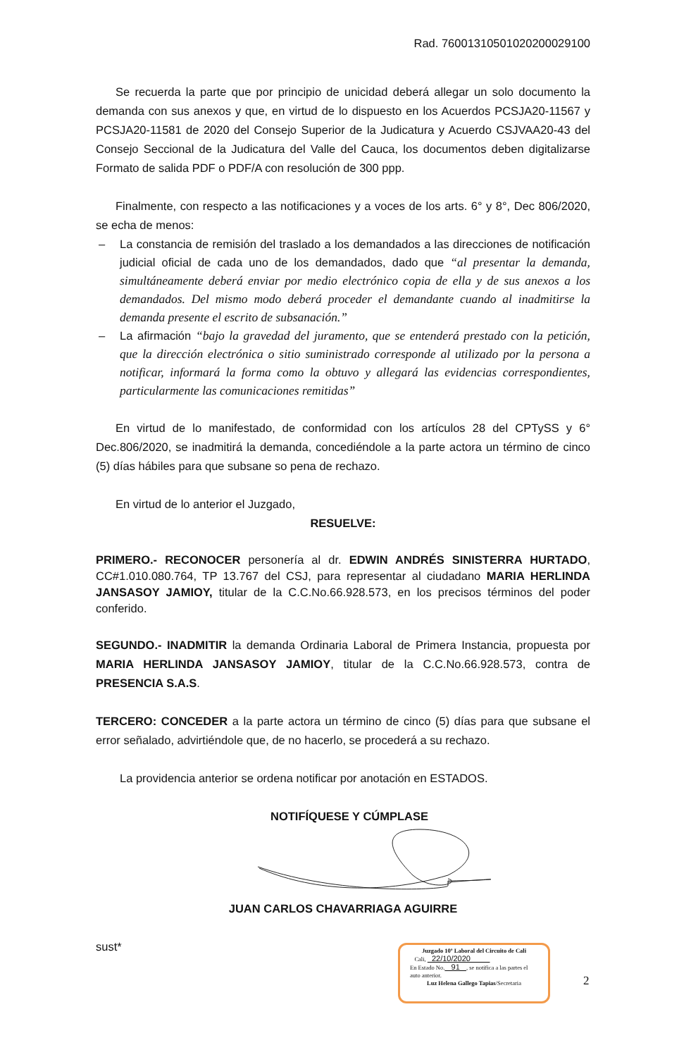Rad. 76001310501020200029100
Se recuerda la parte que por principio de unicidad deberá allegar un solo documento la demanda con sus anexos y que, en virtud de lo dispuesto en los Acuerdos PCSJA20-11567 y PCSJA20-11581 de 2020 del Consejo Superior de la Judicatura y Acuerdo CSJVAA20-43 del Consejo Seccional de la Judicatura del Valle del Cauca, los documentos deben digitalizarse Formato de salida PDF o PDF/A con resolución de 300 ppp.
Finalmente, con respecto a las notificaciones y a voces de los arts. 6° y 8°, Dec 806/2020, se echa de menos:
– La constancia de remisión del traslado a los demandados a las direcciones de notificación judicial oficial de cada uno de los demandados, dado que “al presentar la demanda, simultáneamente deberá enviar por medio electrónico copia de ella y de sus anexos a los demandados. Del mismo modo deberá proceder el demandante cuando al inadmitirse la demanda presente el escrito de subsanación.”
– La afirmación “bajo la gravedad del juramento, que se entenderá prestado con la petición, que la dirección electrónica o sitio suministrado corresponde al utilizado por la persona a notificar, informará la forma como la obtuvo y allegará las evidencias correspondientes, particularmente las comunicaciones remitidas”
En virtud de lo manifestado, de conformidad con los artículos 28 del CPTySS y 6° Dec.806/2020, se inadmitirá la demanda, concediéndole a la parte actora un término de cinco (5) días hábiles para que subsane so pena de rechazo.
En virtud de lo anterior el Juzgado,
RESUELVE:
PRIMERO.- RECONOCER personería al dr. EDWIN ANDRÉS SINISTERRA HURTADO, CC#1.010.080.764, TP 13.767 del CSJ, para representar al ciudadano MARIA HERLINDA JANSASOY JAMIOY, titular de la C.C.No.66.928.573, en los precisos términos del poder conferido.
SEGUNDO.- INADMITIR la demanda Ordinaria Laboral de Primera Instancia, propuesta por MARIA HERLINDA JANSASOY JAMIOY, titular de la C.C.No.66.928.573, contra de PRESENCIA S.A.S.
TERCERO: CONCEDER a la parte actora un término de cinco (5) días para que subsane el error señalado, advirtiéndole que, de no hacerlo, se procederá a su rechazo.
La providencia anterior se ordena notificar por anotación en ESTADOS.
NOTIFÍQUESE Y CÚMPLASE
JUAN CARLOS CHAVARRIAGA AGUIRRE
sust*
Juzgado 10º Laboral del Circuito de Cali
Cali, 22/10/2020
En Estado No. 91 , se notifica a las partes el auto anterior.
Luz Helena Gallego Tapias/Secretaria
2